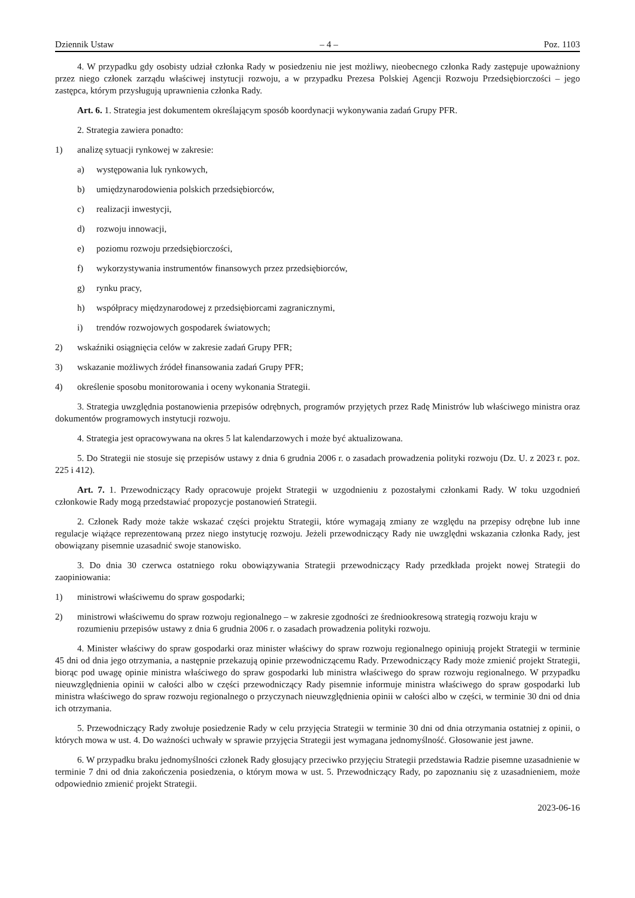Dziennik Ustaw – 4 – Poz. 1103
4. W przypadku gdy osobisty udział członka Rady w posiedzeniu nie jest możliwy, nieobecnego członka Rady zastępuje upoważniony przez niego członek zarządu właściwej instytucji rozwoju, a w przypadku Prezesa Polskiej Agencji Rozwoju Przedsiębiorczości – jego zastępca, którym przysługują uprawnienia członka Rady.
Art. 6. 1. Strategia jest dokumentem określającym sposób koordynacji wykonywania zadań Grupy PFR.
2. Strategia zawiera ponadto:
1) analizę sytuacji rynkowej w zakresie:
a) występowania luk rynkowych,
b) umiędzynarodowienia polskich przedsiębiorców,
c) realizacji inwestycji,
d) rozwoju innowacji,
e) poziomu rozwoju przedsiębiorczości,
f) wykorzystywania instrumentów finansowych przez przedsiębiorców,
g) rynku pracy,
h) współpracy międzynarodowej z przedsiębiorcami zagranicznymi,
i) trendów rozwojowych gospodarek światowych;
2) wskaźniki osiągnięcia celów w zakresie zadań Grupy PFR;
3) wskazanie możliwych źródeł finansowania zadań Grupy PFR;
4) określenie sposobu monitorowania i oceny wykonania Strategii.
3. Strategia uwzględnia postanowienia przepisów odrębnych, programów przyjętych przez Radę Ministrów lub właściwego ministra oraz dokumentów programowych instytucji rozwoju.
4. Strategia jest opracowywana na okres 5 lat kalendarzowych i może być aktualizowana.
5. Do Strategii nie stosuje się przepisów ustawy z dnia 6 grudnia 2006 r. o zasadach prowadzenia polityki rozwoju (Dz. U. z 2023 r. poz. 225 i 412).
Art. 7. 1. Przewodniczący Rady opracowuje projekt Strategii w uzgodnieniu z pozostałymi członkami Rady. W toku uzgodnień członkowie Rady mogą przedstawiać propozycje postanowień Strategii.
2. Członek Rady może także wskazać części projektu Strategii, które wymagają zmiany ze względu na przepisy odrębne lub inne regulacje wiążące reprezentowaną przez niego instytucję rozwoju. Jeżeli przewodniczący Rady nie uwzględni wskazania członka Rady, jest obowiązany pisemnie uzasadnić swoje stanowisko.
3. Do dnia 30 czerwca ostatniego roku obowiązywania Strategii przewodniczący Rady przedkłada projekt nowej Strategii do zaopiniowania:
1) ministrowi właściwemu do spraw gospodarki;
2) ministrowi właściwemu do spraw rozwoju regionalnego – w zakresie zgodności ze średniookresową strategią rozwoju kraju w rozumieniu przepisów ustawy z dnia 6 grudnia 2006 r. o zasadach prowadzenia polityki rozwoju.
4. Minister właściwy do spraw gospodarki oraz minister właściwy do spraw rozwoju regionalnego opiniują projekt Strategii w terminie 45 dni od dnia jego otrzymania, a następnie przekazują opinie przewodniczącemu Rady. Przewodniczący Rady może zmienić projekt Strategii, biorąc pod uwagę opinie ministra właściwego do spraw gospodarki lub ministra właściwego do spraw rozwoju regionalnego. W przypadku nieuwzględnienia opinii w całości albo w części przewodniczący Rady pisemnie informuje ministra właściwego do spraw gospodarki lub ministra właściwego do spraw rozwoju regionalnego o przyczynach nieuwzględnienia opinii w całości albo w części, w terminie 30 dni od dnia ich otrzymania.
5. Przewodniczący Rady zwołuje posiedzenie Rady w celu przyjęcia Strategii w terminie 30 dni od dnia otrzymania ostatniej z opinii, o których mowa w ust. 4. Do ważności uchwały w sprawie przyjęcia Strategii jest wymagana jednomyślność. Głosowanie jest jawne.
6. W przypadku braku jednomyślności członek Rady głosujący przeciwko przyjęciu Strategii przedstawia Radzie pisemne uzasadnienie w terminie 7 dni od dnia zakończenia posiedzenia, o którym mowa w ust. 5. Przewodniczący Rady, po zapoznaniu się z uzasadnieniem, może odpowiednio zmienić projekt Strategii.
2023-06-16